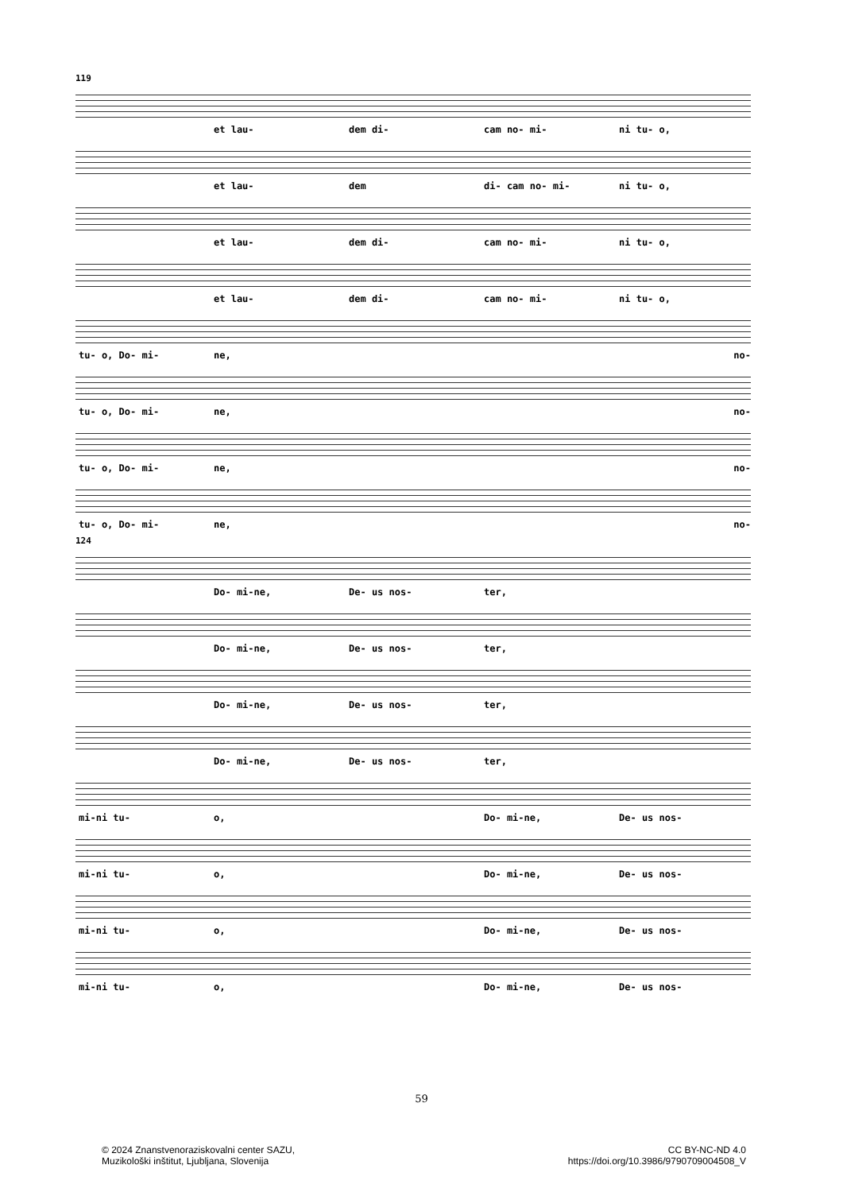119
et lau- dem di- cam no- mi- ni tu- o,
et lau- dem di- cam no- mi- ni tu- o,
et lau- dem di- cam no- mi- ni tu- o,
et lau- dem di- cam no- mi- ni tu- o,
tu- o, Do- mi- ne, no-
tu- o, Do- mi- ne, no-
tu- o, Do- mi- ne, no-
tu- o, Do- mi- ne, no-
124
Do- mi-ne, De- us nos- ter,
Do- mi-ne, De- us nos- ter,
Do- mi-ne, De- us nos- ter,
Do- mi-ne, De- us nos- ter,
mi-ni tu- o, Do- mi-ne, De- us nos-
mi-ni tu- o, Do- mi-ne, De- us nos-
mi-ni tu- o, Do- mi-ne, De- us nos-
mi-ni tu- o, Do- mi-ne, De- us nos-
59
© 2024 Znanstvenoraziskovalni center SAZU,
Muzikološki inštitut, Ljubljana, Slovenija
CC BY-NC-ND 4.0
https://doi.org/10.3986/9790709004508_V